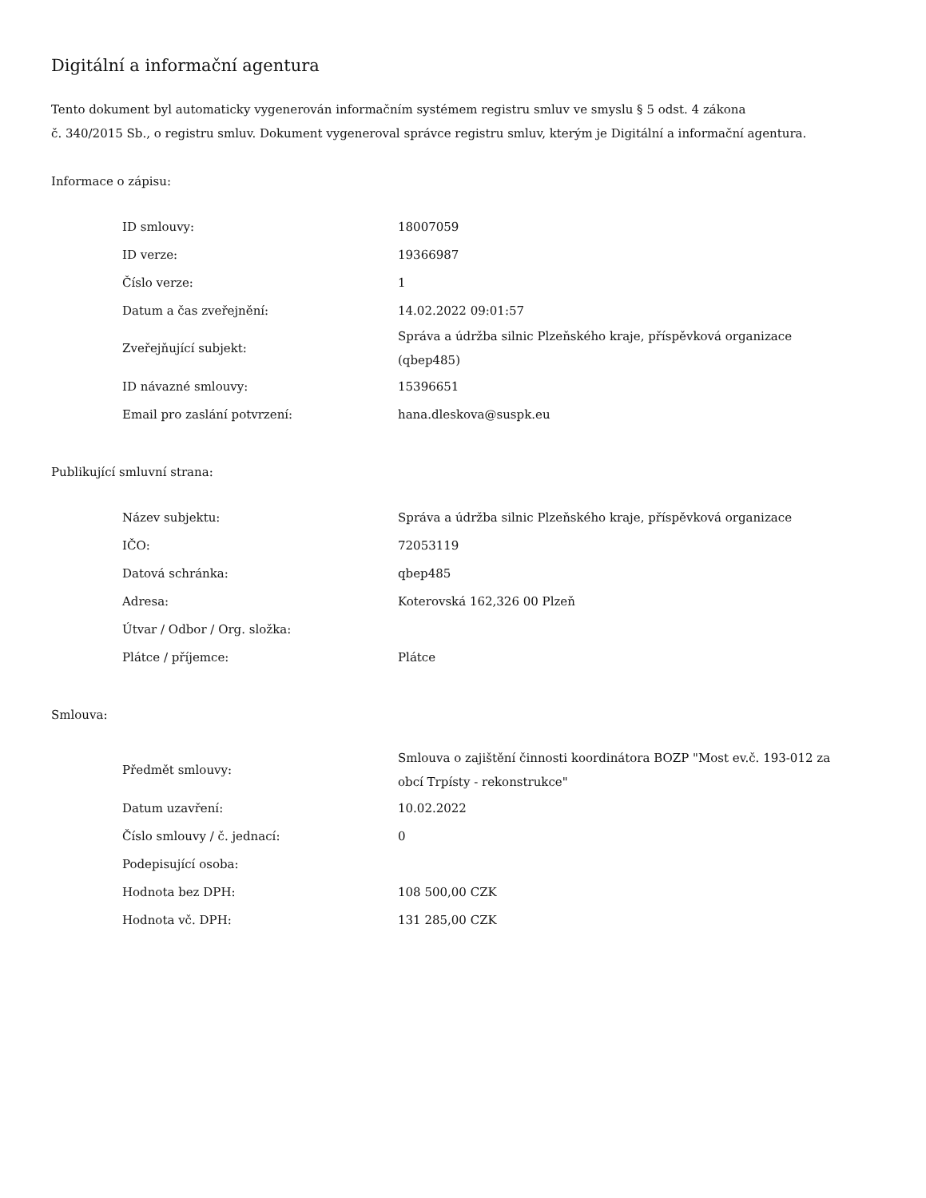Digitální a informační agentura
Tento dokument byl automaticky vygenerován informačním systémem registru smluv ve smyslu § 5 odst. 4 zákona
č. 340/2015 Sb., o registru smluv. Dokument vygeneroval správce registru smluv, kterým je Digitální a informační agentura.
Informace o zápisu:
| ID smlouvy: | 18007059 |
| ID verze: | 19366987 |
| Číslo verze: | 1 |
| Datum a čas zveřejnění: | 14.02.2022 09:01:57 |
| Zveřejňující subjekt: | Správa a údržba silnic Plzeňského kraje, příspěvková organizace (qbep485) |
| ID návazné smlouvy: | 15396651 |
| Email pro zaslání potvrzení: | hana.dleskova@suspk.eu |
Publikující smluvní strana:
| Název subjektu: | Správa a údržba silnic Plzeňského kraje, příspěvková organizace |
| IČO: | 72053119 |
| Datová schránka: | qbep485 |
| Adresa: | Koterovská 162,326 00 Plzeň |
| Útvar / Odbor / Org. složka: | |
| Plátce / příjemce: | Plátce |
Smlouva:
| Předmět smlouvy: | Smlouva o zajištění činnosti koordinátora BOZP "Most ev.č. 193-012 za obcí Trpísty - rekonstrukce" |
| Datum uzavření: | 10.02.2022 |
| Číslo smlouvy / č. jednací: | 0 |
| Podepisující osoba: | |
| Hodnota bez DPH: | 108 500,00 CZK |
| Hodnota vč. DPH: | 131 285,00 CZK |